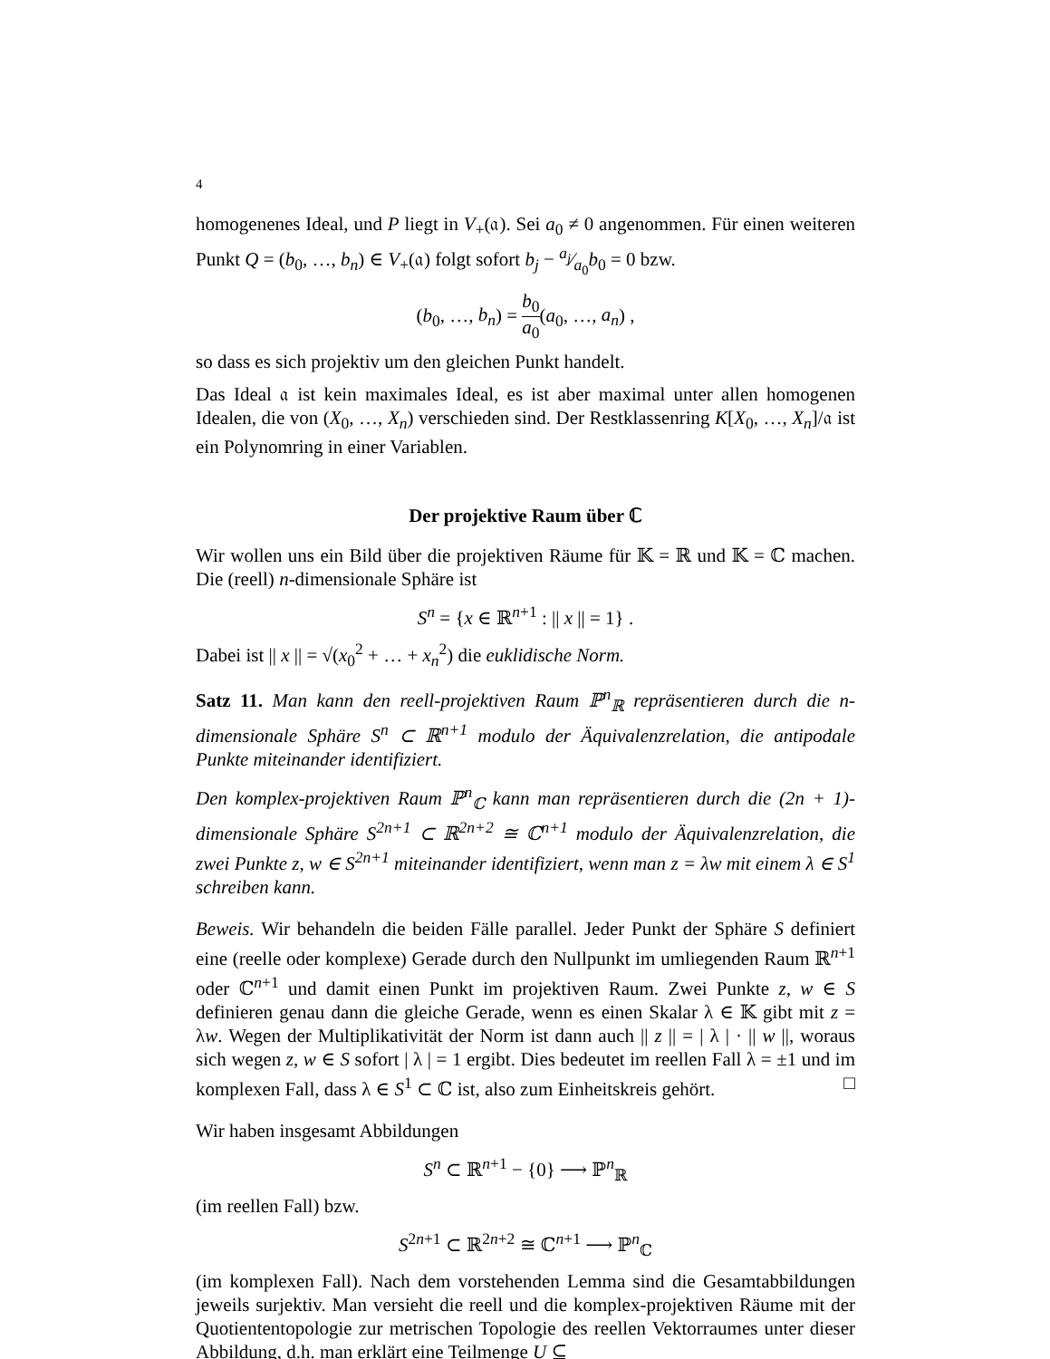4
homogenenes Ideal, und P liegt in V<sub>+</sub>(𝔞). Sei a<sub>0</sub> ≠ 0 angenommen. Für einen weiteren Punkt Q = (b<sub>0</sub>, …, b<sub>n</sub>) ∈ V<sub>+</sub>(𝔞) folgt sofort b<sub>j</sub> − a<sub>j</sub>⁄a<sub>0</sub>b<sub>0</sub> = 0 bzw.
(b<sub>0</sub>, …, b<sub>n</sub>) = b<sub>0</sub> a<sub>0</sub>(a<sub>0</sub>, …, a<sub>n</sub>) ,
so dass es sich projektiv um den gleichen Punkt handelt.
Das Ideal 𝔞 ist kein maximales Ideal, es ist aber maximal unter allen homogenen Idealen, die von (X<sub>0</sub>, …, X<sub>n</sub>) verschieden sind. Der Restklassenring K[X<sub>0</sub>, …, X<sub>n</sub>]/𝔞 ist ein Polynomring in einer Variablen.
Der projektive Raum über ℂ
Wir wollen uns ein Bild über die projektiven Räume für 𝕂 = ℝ und 𝕂 = ℂ machen. Die (reell) n-dimensionale Sphäre ist
S<sup>n</sup> = {x ∈ ℝ<sup>n+1</sup> : || x || = 1} .
Dabei ist || x || = √(x<sub>0</sub><sup>2</sup> + … + x<sub>n</sub><sup>2</sup>) die euklidische Norm.
Satz 11. Man kann den reell-projektiven Raum ℙ<sup>n</sup><sub>ℝ</sub> repräsentieren durch die n-dimensionale Sphäre S<sup>n</sup> ⊂ ℝ<sup>n+1</sup> modulo der Äquivalenzrelation, die antipodale Punkte miteinander identifiziert.
Den komplex-projektiven Raum ℙ<sup>n</sup><sub>ℂ</sub> kann man repräsentieren durch die (2n + 1)-dimensionale Sphäre S<sup>2n+1</sup> ⊂ ℝ<sup>2n+2</sup> ≅ ℂ<sup>n+1</sup> modulo der Äquivalenzrelation, die zwei Punkte z, w ∈ S<sup>2n+1</sup> miteinander identifiziert, wenn man z = λw mit einem λ ∈ S<sup>1</sup> schreiben kann.
Beweis. Wir behandeln die beiden Fälle parallel. Jeder Punkt der Sphäre S definiert eine (reelle oder komplexe) Gerade durch den Nullpunkt im umliegenden Raum ℝ<sup>n+1</sup> oder ℂ<sup>n+1</sup> und damit einen Punkt im projektiven Raum. Zwei Punkte z, w ∈ S definieren genau dann die gleiche Gerade, wenn es einen Skalar λ ∈ 𝕂 gibt mit z = λw. Wegen der Multiplikativität der Norm ist dann auch || z || = | λ | · || w ||, woraus sich wegen z, w ∈ S sofort | λ | = 1 ergibt. Dies bedeutet im reellen Fall λ = ±1 und im komplexen Fall, dass λ ∈ S<sup>1</sup> ⊂ ℂ ist, also zum Einheitskreis gehört. □
Wir haben insgesamt Abbildungen
S<sup>n</sup> ⊂ ℝ<sup>n+1</sup> − {0} ⟶ ℙ<sup>n</sup><sub>ℝ</sub>
(im reellen Fall) bzw.
S<sup>2n+1</sup> ⊂ ℝ<sup>2n+2</sup> ≅ ℂ<sup>n+1</sup> ⟶ ℙ<sup>n</sup><sub>ℂ</sub>
(im komplexen Fall). Nach dem vorstehenden Lemma sind die Gesamtabbildungen jeweils surjektiv. Man versieht die reell und die komplex-projektiven Räume mit der Quotiententopologie zur metrischen Topologie des reellen Vektorraumes unter dieser Abbildung, d.h. man erklärt eine Teilmenge U ⊆